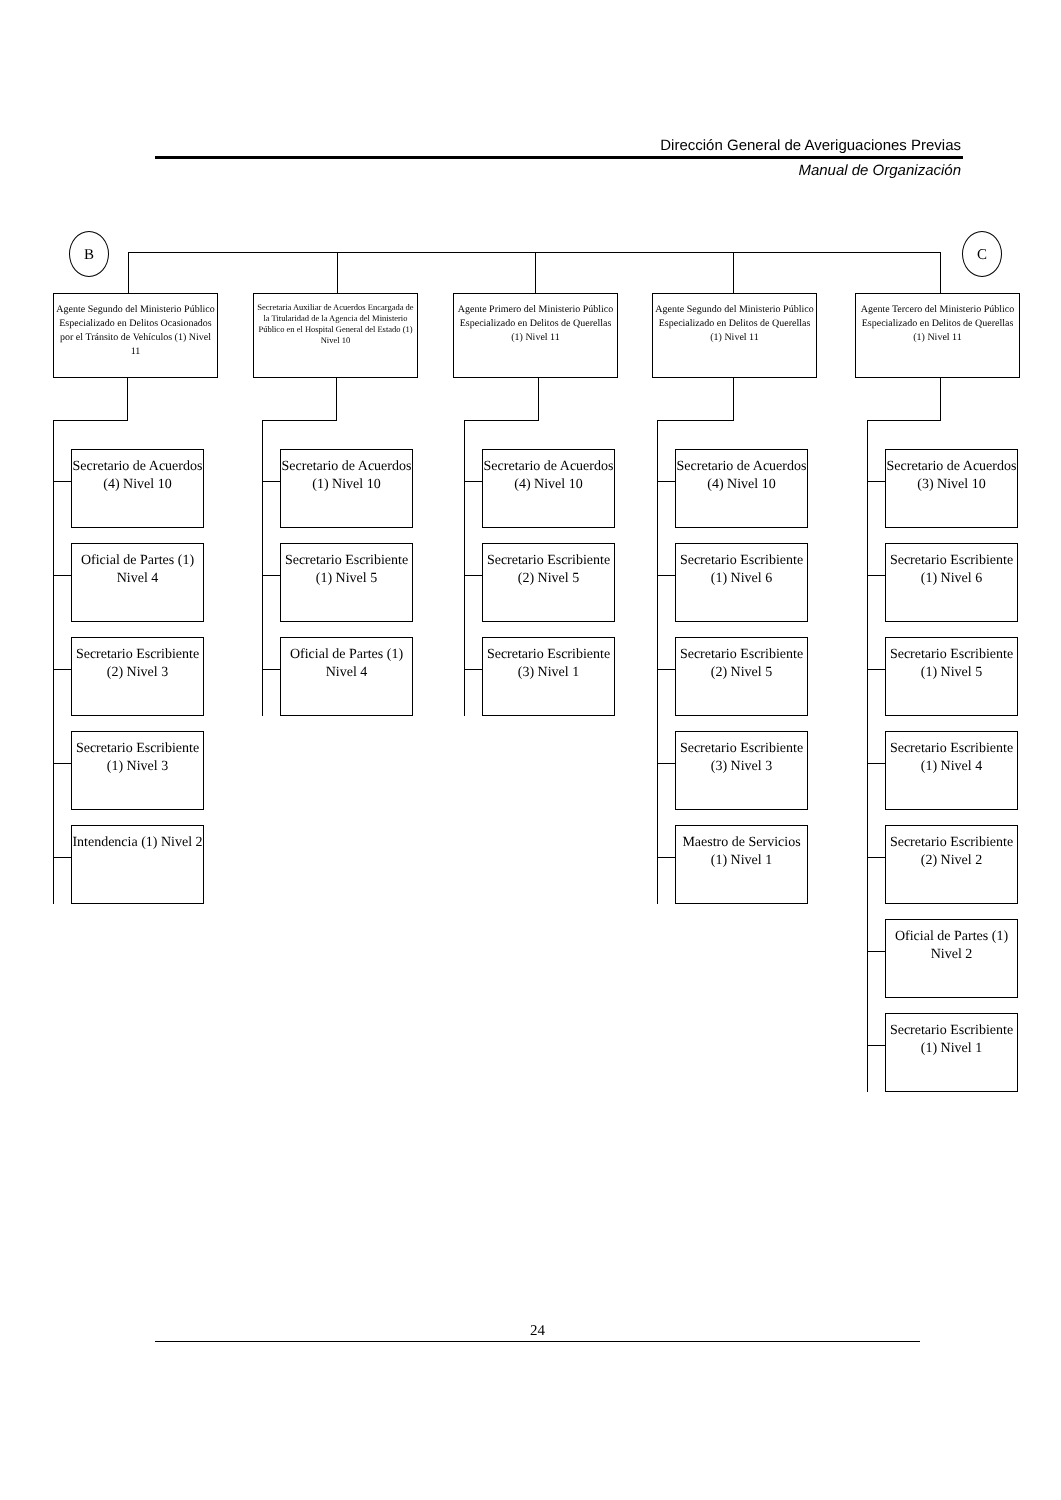Dirección General de Averiguaciones Previas
Manual de Organización
B C
Agente Segundo del Ministerio Público Especializado en Delitos Ocasionados por el Tránsito de Vehículos (1) Nivel 11
Secretario de Acuerdos (4) Nivel 10
Oficial de Partes (1) Nivel 4
Secretario Escribiente (2) Nivel 3
Secretario Escribiente (1) Nivel 3
Intendencia (1) Nivel 2
Secretaria Auxiliar de Acuerdos Encargada de la Titularidad de la Agencia del Ministerio Público en el Hospital General del Estado (1) Nivel 10
Secretario de Acuerdos (1) Nivel 10
Secretario Escribiente (1) Nivel 5
Oficial de Partes (1) Nivel 4
Agente Primero del Ministerio Público Especializado en Delitos de Querellas (1) Nivel 11
Secretario de Acuerdos (4) Nivel 10
Secretario Escribiente (2) Nivel 5
Secretario Escribiente (3) Nivel 1
Agente Segundo del Ministerio Público Especializado en Delitos de Querellas (1) Nivel 11
Secretario de Acuerdos (4) Nivel 10
Secretario Escribiente (1) Nivel 6
Secretario Escribiente (2) Nivel 5
Secretario Escribiente (3) Nivel 3
Maestro de Servicios (1) Nivel 1
Agente Tercero del Ministerio Público Especializado en Delitos de Querellas (1) Nivel 11
Secretario de Acuerdos (3) Nivel 10
Secretario Escribiente (1) Nivel 6
Secretario Escribiente (1) Nivel 5
Secretario Escribiente (1) Nivel 4
Secretario Escribiente (2) Nivel 2
Oficial de Partes (1) Nivel 2
Secretario Escribiente (1) Nivel 1
24